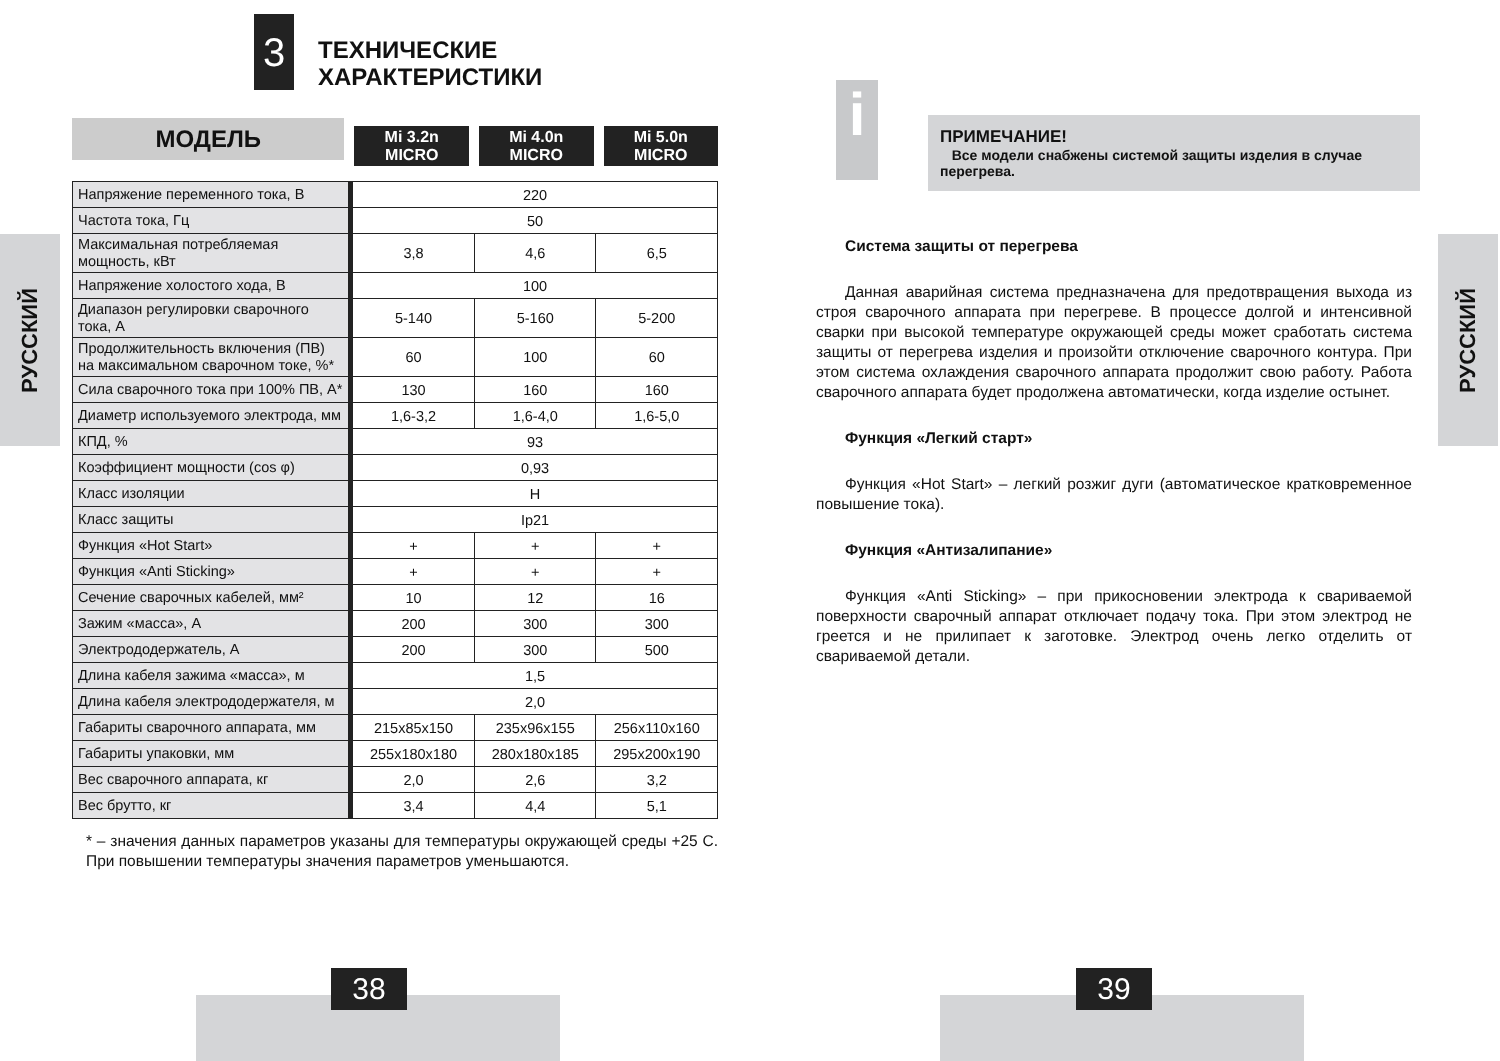РУССКИЙ
3
ТЕХНИЧЕСКИЕ
ХАРАКТЕРИСТИКИ
МОДЕЛЬ
Mi 3.2n
MICRO
Mi 4.0n
MICRO
Mi 5.0n
MICRO
| Напряжение переменного тока, В | 220 | | |
| Частота тока, Гц | 50 | | |
| Максимальная потребляемая мощность, кВт | 3,8 | 4,6 | 6,5 |
| Напряжение холостого хода, В | 100 | | |
| Диапазон регулировки сварочного тока, А | 5-140 | 5-160 | 5-200 |
| Продолжительность включения (ПВ) на максимальном сварочном токе, %* | 60 | 100 | 60 |
| Сила сварочного тока при 100% ПВ, А* | 130 | 160 | 160 |
| Диаметр используемого электрода, мм | 1,6-3,2 | 1,6-4,0 | 1,6-5,0 |
| КПД, % | 93 | | |
| Коэффициент мощности (cos φ) | 0,93 | | |
| Класс изоляции | H | | |
| Класс защиты | Ip21 | | |
| Функция «Hot Start» | + | + | + |
| Функция «Anti Sticking» | + | + | + |
| Сечение сварочных кабелей, мм² | 10 | 12 | 16 |
| Зажим «масса», А | 200 | 300 | 300 |
| Электрододержатель, А | 200 | 300 | 500 |
| Длина кабеля зажима «масса», м | 1,5 | | |
| Длина кабеля электрододержателя, м | 2,0 | | |
| Габариты сварочного аппарата, мм | 215x85x150 | 235x96x155 | 256x110x160 |
| Габариты упаковки, мм | 255x180x180 | 280x180x185 | 295x200x190 |
| Вес сварочного аппарата, кг | 2,0 | 2,6 | 3,2 |
| Вес брутто, кг | 3,4 | 4,4 | 5,1 |
* – значения данных параметров указаны для температуры окружающей среды +25 С. При повышении температуры значения параметров уменьшаются.
38
РУССКИЙ
i
ПРИМЕЧАНИЕ!
Все модели снабжены системой защиты изделия в случае перегрева.
Система защиты от перегрева
Данная аварийная система предназначена для предотвращения выхода из строя сварочного аппарата при перегреве. В процессе долгой и интенсивной сварки при высокой температуре окружающей среды может сработать система защиты от перегрева изделия и произойти отключение сварочного контура. При этом система охлаждения сварочного аппарата продолжит свою работу. Работа сварочного аппарата будет продолжена автоматически, когда изделие остынет.
Функция «Легкий старт»
Функция «Hot Start» – легкий розжиг дуги (автоматическое кратковременное повышение тока).
Функция «Антизалипание»
Функция «Anti Sticking» – при прикосновении электрода к свариваемой поверхности сварочный аппарат отключает подачу тока. При этом электрод не греется и не прилипает к заготовке. Электрод очень легко отделить от свариваемой детали.
39